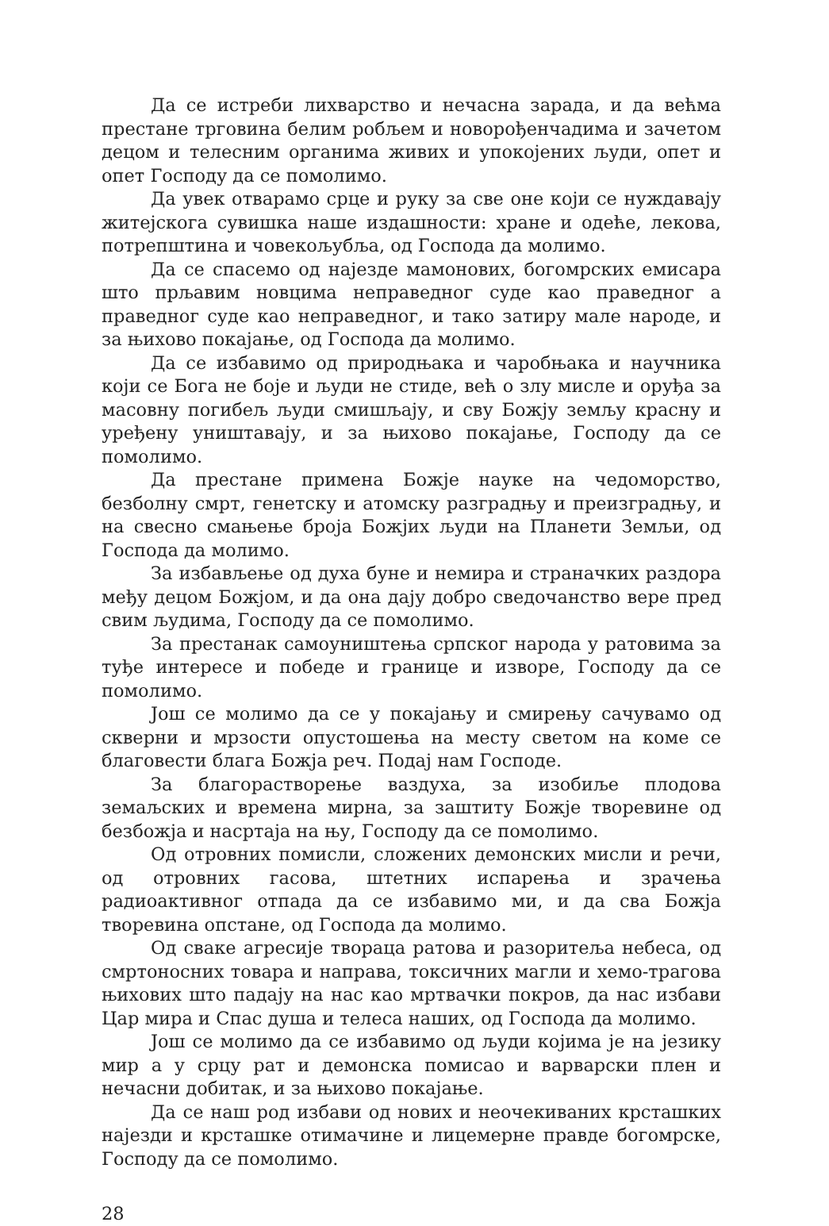Да се истреби лихварство и нечасна зарада, и да већма престане трговина белим робљем и новорођенчадима и зачетом децом и телесним органима живих и упокојених људи, опет и опет Господу да се помолимо.
Да увек отварамо срце и руку за све оне који се нуждавају житејскога сувишка наше издашности: хране и одеће, лекова, потрепштина и човекољубља, од Господа да молимо.
Да се спасемо од најезде мамонових, богомрских емисара што прљавим новцима неправедног суде као праведног а праведног суде као неправедног, и тако затиру мале народе, и за њихово покајање, од Господа да молимо.
Да се избавимо од природњака и чаробњака и научника који се Бога не боје и људи не стиде, већ о злу мисле и оруђа за масовну погибељ људи смишљају, и сву Божју земљу красну и уређену уништавају, и за њихово покајање, Господу да се помолимо.
Да престане примена Божје науке на чедоморство, безболну смрт, генетску и атомску разградњу и преизградњу, и на свесно смањење броја Божјих људи на Планети Земљи, од Господа да молимо.
За избављење од духа буне и немира и страначких раздора међу децом Божјом, и да она дају добро сведочанство вере пред свим људима, Господу да се помолимо.
За престанак самоуништења српског народа у ратовима за туђе интересе и победе и границе и изворе, Господу да се помолимо.
Још се молимо да се у покајању и смирењу сачувамо од скверни и мрзости опустошења на месту светом на коме се благовести блага Божја реч. Подај нам Господе.
За благорастворење ваздуха, за изобиље плодова земаљских и времена мирна, за заштиту Божје творевине од безбожја и насртаја на њу, Господу да се помолимо.
Од отровних помисли, сложених демонских мисли и речи, од отровних гасова, штетних испарења и зрачења радиоактивног отпада да се избавимо ми, и да сва Божја творевина опстане, од Господа да молимо.
Од сваке агресије твораца ратова и разоритеља небеса, од смртоносних товара и направа, токсичних магли и хемо-трагова њихових што падају на нас као мртвачки покров, да нас избави Цар мира и Спас душа и телеса наших, од Господа да молимо.
Још се молимо да се избавимо од људи којима је на језику мир а у срцу рат и демонска помисао и варварски плен и нечасни добитак, и за њихово покајање.
Да се наш род избави од нових и неочекиваних крсташких најезди и крсташке отимачине и лицемерне правде богомрске, Господу да се помолимо.
28